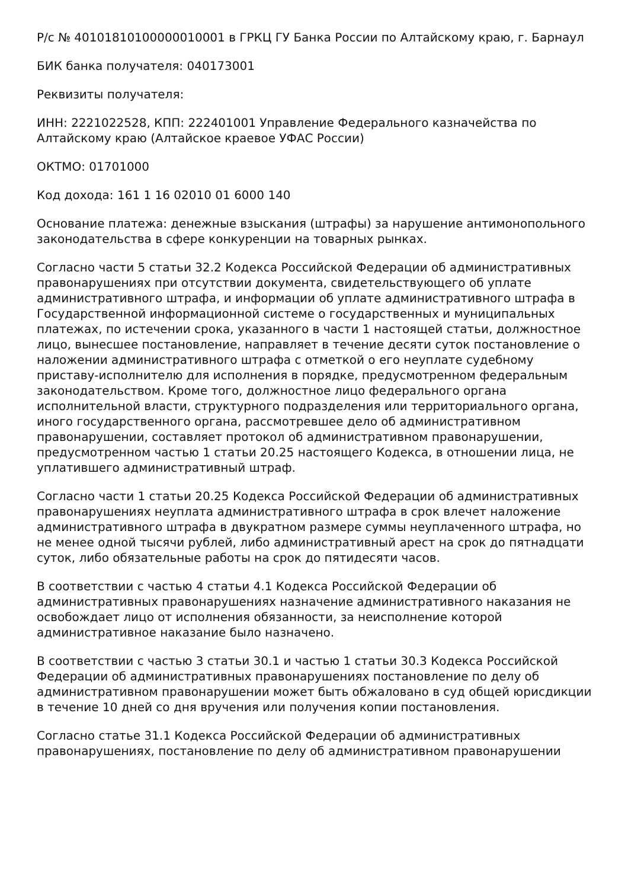Р/с № 40101810100000010001 в ГРКЦ ГУ Банка России по Алтайскому краю, г. Барнаул
БИК банка получателя: 040173001
Реквизиты получателя:
ИНН: 2221022528, КПП: 222401001 Управление Федерального казначейства по Алтайскому краю (Алтайское краевое УФАС России)
ОКТМО: 01701000
Код дохода: 161 1 16 02010 01 6000 140
Основание платежа: денежные взыскания (штрафы) за нарушение антимонопольного законодательства в сфере конкуренции на товарных рынках.
Согласно части 5 статьи 32.2 Кодекса Российской Федерации об административных правонарушениях при отсутствии документа, свидетельствующего об уплате административного штрафа, и информации об уплате административного штрафа в Государственной информационной системе о государственных и муниципальных платежах, по истечении срока, указанного в части 1 настоящей статьи, должностное лицо, вынесшее постановление, направляет в течение десяти суток постановление о наложении административного штрафа с отметкой о его неуплате судебному приставу-исполнителю для исполнения в порядке, предусмотренном федеральным законодательством. Кроме того, должностное лицо федерального органа исполнительной власти, структурного подразделения или территориального органа, иного государственного органа, рассмотревшее дело об административном правонарушении, составляет протокол об административном правонарушении, предусмотренном частью 1 статьи 20.25 настоящего Кодекса, в отношении лица, не уплатившего административный штраф.
Согласно части 1 статьи 20.25 Кодекса Российской Федерации об административных правонарушениях неуплата административного штрафа в срок влечет наложение административного штрафа в двукратном размере суммы неуплаченного штрафа, но не менее одной тысячи рублей, либо административный арест на срок до пятнадцати суток, либо обязательные работы на срок до пятидесяти часов.
В соответствии с частью 4 статьи 4.1 Кодекса Российской Федерации об административных правонарушениях назначение административного наказания не освобождает лицо от исполнения обязанности, за неисполнение которой административное наказание было назначено.
В соответствии с частью 3 статьи 30.1 и частью 1 статьи 30.3 Кодекса Российской Федерации об административных правонарушениях постановление по делу об административном правонарушении может быть обжаловано в суд общей юрисдикции в течение 10 дней со дня вручения или получения копии постановления.
Согласно статье 31.1 Кодекса Российской Федерации об административных правонарушениях, постановление по делу об административном правонарушении